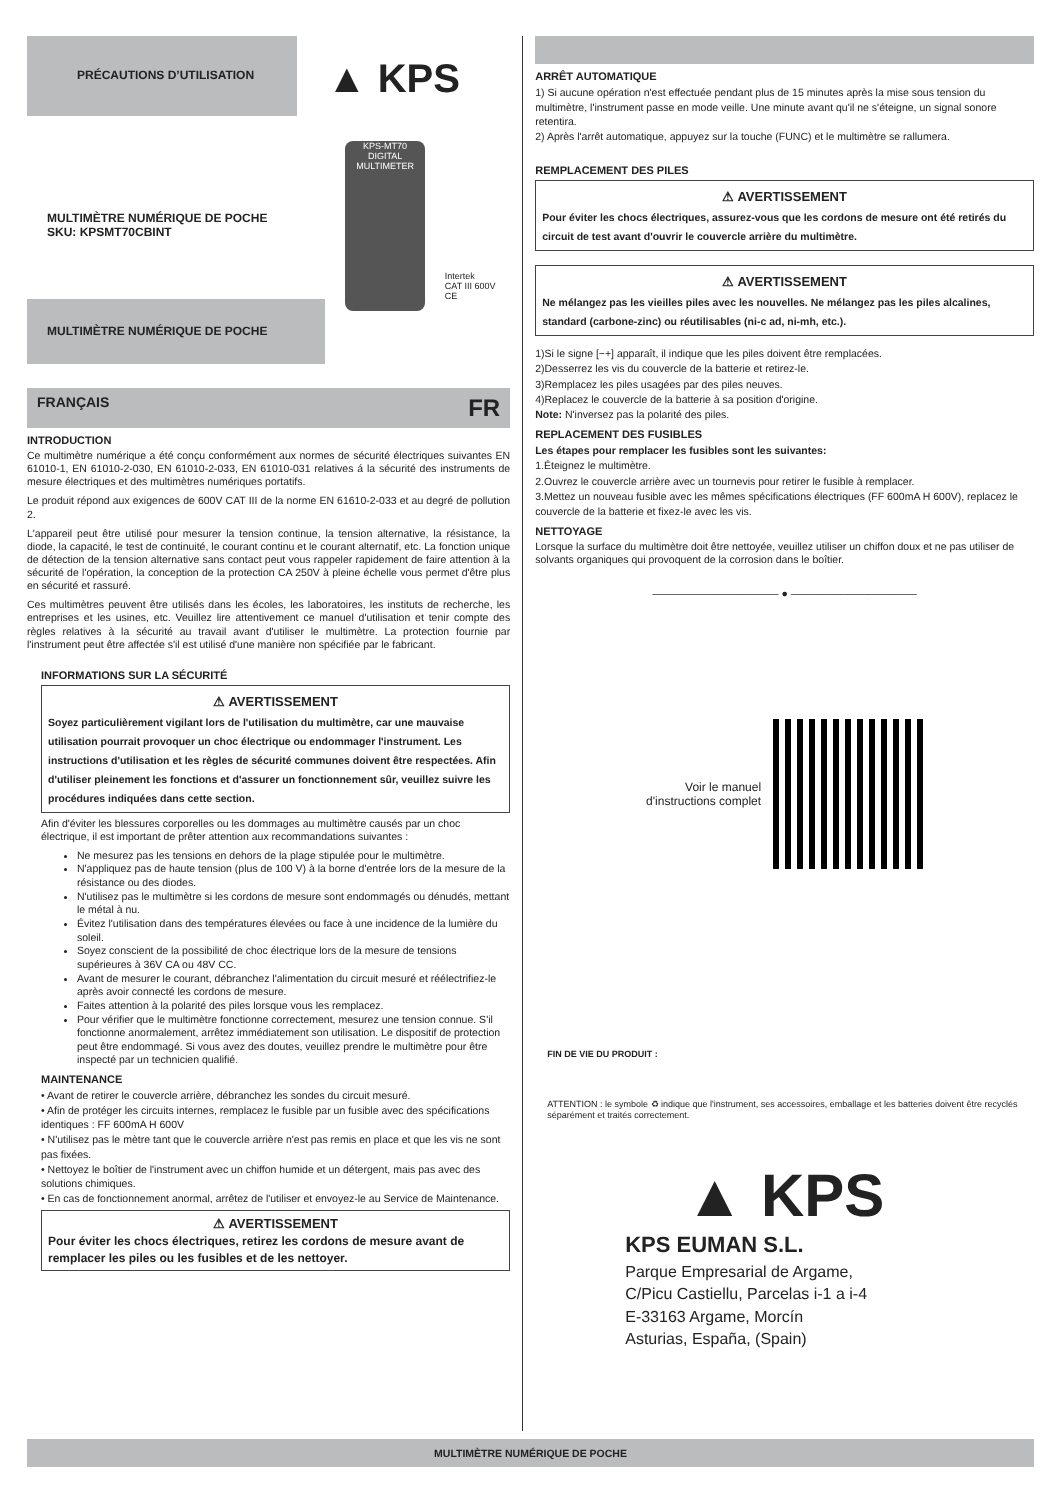PRÉCAUTIONS D’UTILISATION
▲ KPS
MULTIMÈTRE NUMÉRIQUE DE POCHE
SKU: KPSMT70CBINT
MULTIMÈTRE NUMÉRIQUE DE POCHE
KPS-MT70
DIGITAL MULTIMETER
Intertek
CAT III 600V CE
FRANÇAIS FR
INTRODUCTION
Ce multimètre numérique a été conçu conformément aux normes de sécurité électriques suivantes EN 61010-1, EN 61010-2-030, EN 61010-2-033, EN 61010-031 relatives á la sécurité des instruments de mesure électriques et des multimètres numériques portatifs.
Le produit répond aux exigences de 600V CAT III de la norme EN 61610-2-033 et au degré de pollution 2.
L'appareil peut être utilisé pour mesurer la tension continue, la tension alternative, la résistance, la diode, la capacité, le test de continuité, le courant continu et le courant alternatif, etc. La fonction unique de détection de la tension alternative sans contact peut vous rappeler rapidement de faire attention à la sécurité de l'opération, la conception de la protection CA 250V à pleine échelle vous permet d'être plus en sécurité et rassuré.
Ces multimètres peuvent être utilisés dans les écoles, les laboratoires, les instituts de recherche, les entreprises et les usines, etc. Veuillez lire attentivement ce manuel d'utilisation et tenir compte des règles relatives à la sécurité au travail avant d'utiliser le multimètre. La protection fournie par l'instrument peut être affectée s'il est utilisé d'une manière non spécifiée par le fabricant.
INFORMATIONS SUR LA SÉCURITÉ
⚠ AVERTISSEMENT
Soyez particulièrement vigilant lors de l'utilisation du multimètre, car une mauvaise utilisation pourrait provoquer un choc électrique ou endommager l'instrument. Les instructions d'utilisation et les règles de sécurité communes doivent être respectées. Afin d'utiliser pleinement les fonctions et d'assurer un fonctionnement sûr, veuillez suivre les procédures indiquées dans cette section.
Afin d'éviter les blessures corporelles ou les dommages au multimètre causés par un choc électrique, il est important de prêter attention aux recommandations suivantes :
Ne mesurez pas les tensions en dehors de la plage stipulée pour le multimètre.
N'appliquez pas de haute tension (plus de 100 V) à la borne d'entrée lors de la mesure de la résistance ou des diodes.
N'utilisez pas le multimètre si les cordons de mesure sont endommagés ou dénudés, mettant le métal à nu.
Évitez l'utilisation dans des températures élevées ou face à une incidence de la lumière du soleil.
Soyez conscient de la possibilité de choc électrique lors de la mesure de tensions supérieures à 36V CA ou 48V CC.
Avant de mesurer le courant, débranchez l'alimentation du circuit mesuré et réélectrifiez-le après avoir connecté les cordons de mesure.
Faites attention à la polarité des piles lorsque vous les remplacez.
Pour vérifier que le multimètre fonctionne correctement, mesurez une tension connue. S'il fonctionne anormalement, arrêtez immédiatement son utilisation. Le dispositif de protection peut être endommagé. Si vous avez des doutes, veuillez prendre le multimètre pour être inspecté par un technicien qualifié.
MAINTENANCE
• Avant de retirer le couvercle arrière, débranchez les sondes du circuit mesuré.
• Afin de protéger les circuits internes, remplacez le fusible par un fusible avec des spécifications identiques : FF 600mA H 600V
• N'utilisez pas le mètre tant que le couvercle arrière n'est pas remis en place et que les vis ne sont pas fixées.
• Nettoyez le boîtier de l'instrument avec un chiffon humide et un détergent, mais pas avec des solutions chimiques.
• En cas de fonctionnement anormal, arrêtez de l'utiliser et envoyez-le au Service de Maintenance.
⚠ AVERTISSEMENT
Pour éviter les chocs électriques, retirez les cordons de mesure avant de remplacer les piles ou les fusibles et de les nettoyer.
ARRÊT AUTOMATIQUE
1) Si aucune opération n'est effectuée pendant plus de 15 minutes après la mise sous tension du multimètre, l'instrument passe en mode veille. Une minute avant qu'il ne s'éteigne, un signal sonore retentira.
2) Après l'arrêt automatique, appuyez sur la touche (FUNC) et le multimètre se rallumera.
REMPLACEMENT DES PILES
⚠ AVERTISSEMENT
Pour éviter les chocs électriques, assurez-vous que les cordons de mesure ont été retirés du circuit de test avant d'ouvrir le couvercle arrière du multimètre.
⚠ AVERTISSEMENT
Ne mélangez pas les vieilles piles avec les nouvelles. Ne mélangez pas les piles alcalines, standard (carbone-zinc) ou réutilisables (ni-c ad, ni-mh, etc.).
1)Si le signe [−+] apparaît, il indique que les piles doivent être remplacées.
2)Desserrez les vis du couvercle de la batterie et retirez-le.
3)Remplacez les piles usagées par des piles neuves.
4)Replacez le couvercle de la batterie à sa position d'origine.
Note: N'inversez pas la polarité des piles.
REPLACEMENT DES FUSIBLES
Les étapes pour remplacer les fusibles sont les suivantes:
1.Éteignez le multimètre.
2.Ouvrez le couvercle arrière avec un tournevis pour retirer le fusible à remplacer.
3.Mettez un nouveau fusible avec les mêmes spécifications électriques (FF 600mA H 600V), replacez le couvercle de la batterie et fixez-le avec les vis.
NETTOYAGE
Lorsque la surface du multimètre doit être nettoyée, veuillez utiliser un chiffon doux et ne pas utiliser de solvants organiques qui provoquent de la corrosion dans le boîtier.
———————————— ● ————————————
Voir le manuel
d'instructions complet
FIN DE VIE DU PRODUIT :
ATTENTION : le symbole ♻ indique que l'instrument, ses accessoires, emballage et les batteries doivent être recyclés séparément et traités correctement.
▲ KPS
KPS EUMAN S.L.
Parque Empresarial de Argame,
C/Picu Castiellu, Parcelas i-1 a i-4
E-33163 Argame, Morcín
Asturias, España, (Spain)
MULTIMÈTRE NUMÉRIQUE DE POCHE